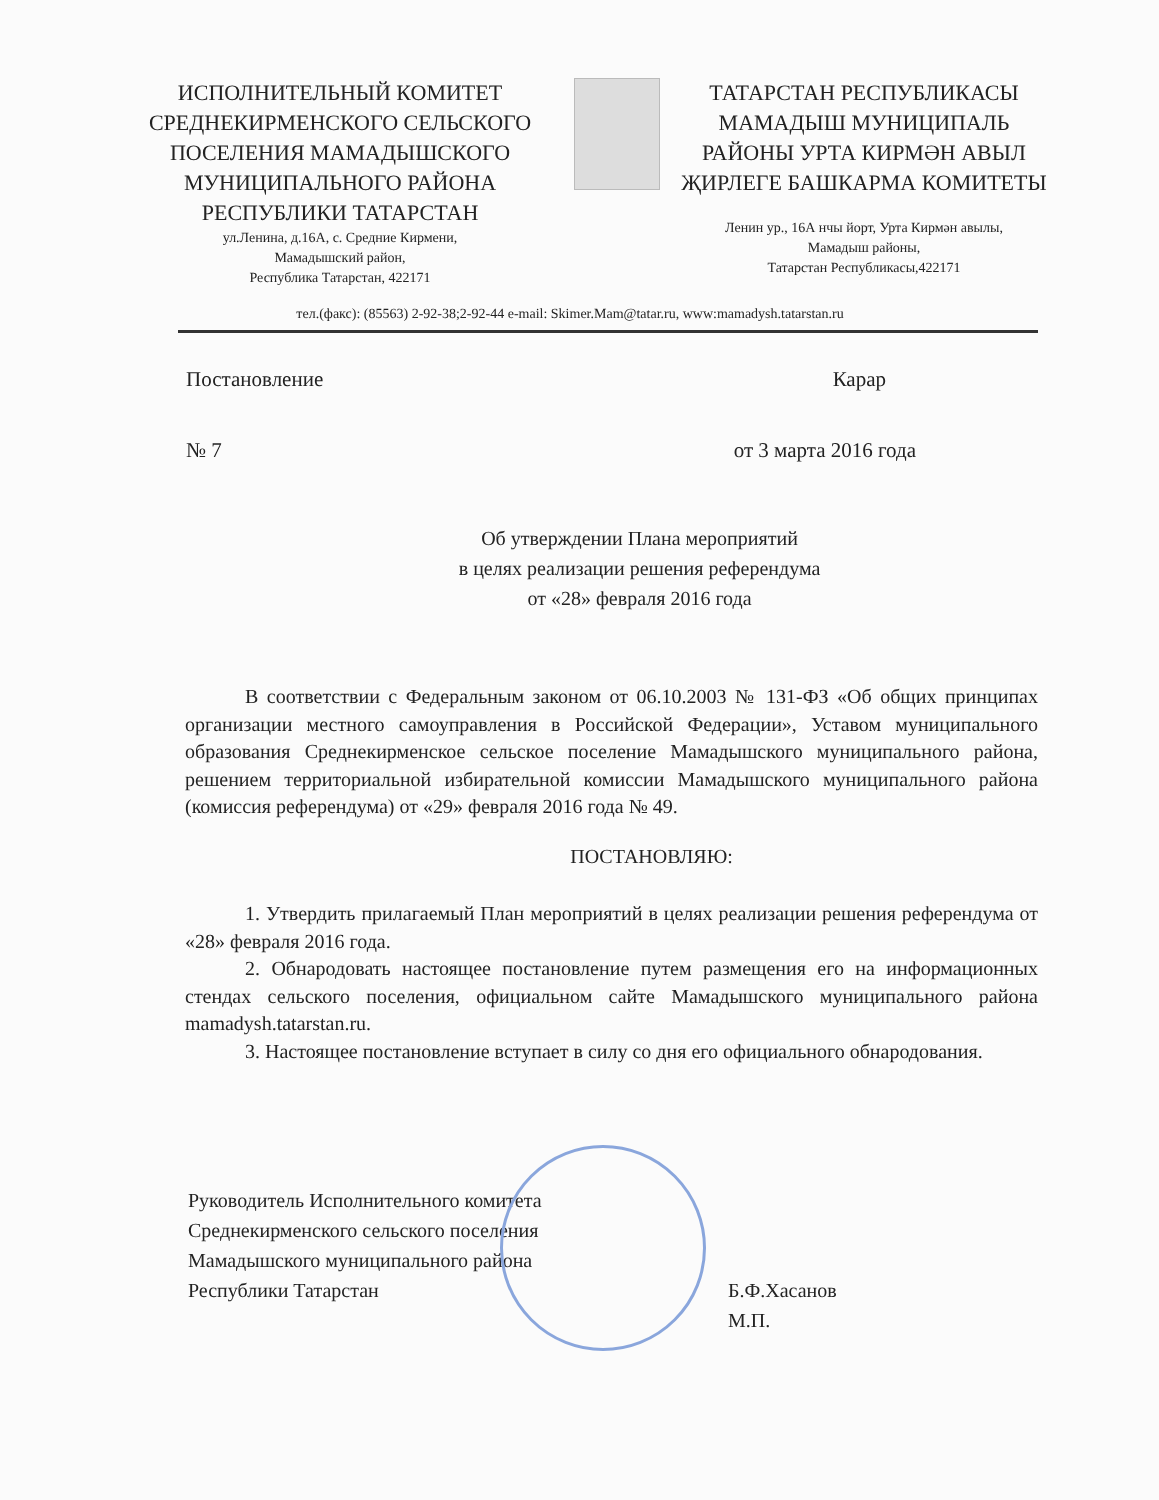ИСПОЛНИТЕЛЬНЫЙ КОМИТЕТ СРЕДНЕКИРМЕНСКОГО СЕЛЬСКОГО ПОСЕЛЕНИЯ МАМАДЫШСКОГО МУНИЦИПАЛЬНОГО РАЙОНА РЕСПУБЛИКИ ТАТАРСТАН
ул.Ленина, д.16А, с. Средние Кирмени,
Мамадышский район,
Республика Татарстан, 422171
ТАТАРСТАН РЕСПУБЛИКАСЫ МАМАДЫШ МУНИЦИПАЛЬ РАЙОНЫ УРТА КИРМӘН АВЫЛ ҖИРЛЕГЕ БАШКАРМА КОМИТЕТЫ
Ленин ур., 16А нчы йорт, Урта Кирмән авылы,
Мамадыш районы,
Татарстан Республикасы,422171
тел.(факс): (85563) 2-92-38;2-92-44 e-mail: Skimer.Mam@tatar.ru, www:mamadysh.tatarstan.ru
Постановление Карар
№ 7 от 3 марта 2016 года
Об утверждении Плана мероприятий
в целях реализации решения референдума
от «28» февраля 2016 года
В соответствии с Федеральным законом от 06.10.2003 № 131-ФЗ «Об общих принципах организации местного самоуправления в Российской Федерации», Уставом муниципального образования Среднекирменское сельское поселение Мамадышского муниципального района, решением территориальной избирательной комиссии Мамадышского муниципального района (комиссия референдума) от «29» февраля 2016 года № 49.
ПОСТАНОВЛЯЮ:
1. Утвердить прилагаемый План мероприятий в целях реализации решения референдума от «28» февраля 2016 года.
2. Обнародовать настоящее постановление путем размещения его на информационных стендах сельского поселения, официальном сайте Мамадышского муниципального района mamadysh.tatarstan.ru.
3. Настоящее постановление вступает в силу со дня его официального обнародования.
Руководитель Исполнительного комитета
Среднекирменского сельского поселения
Мамадышского муниципального района
Республики Татарстан
Б.Ф.Хасанов
М.П.